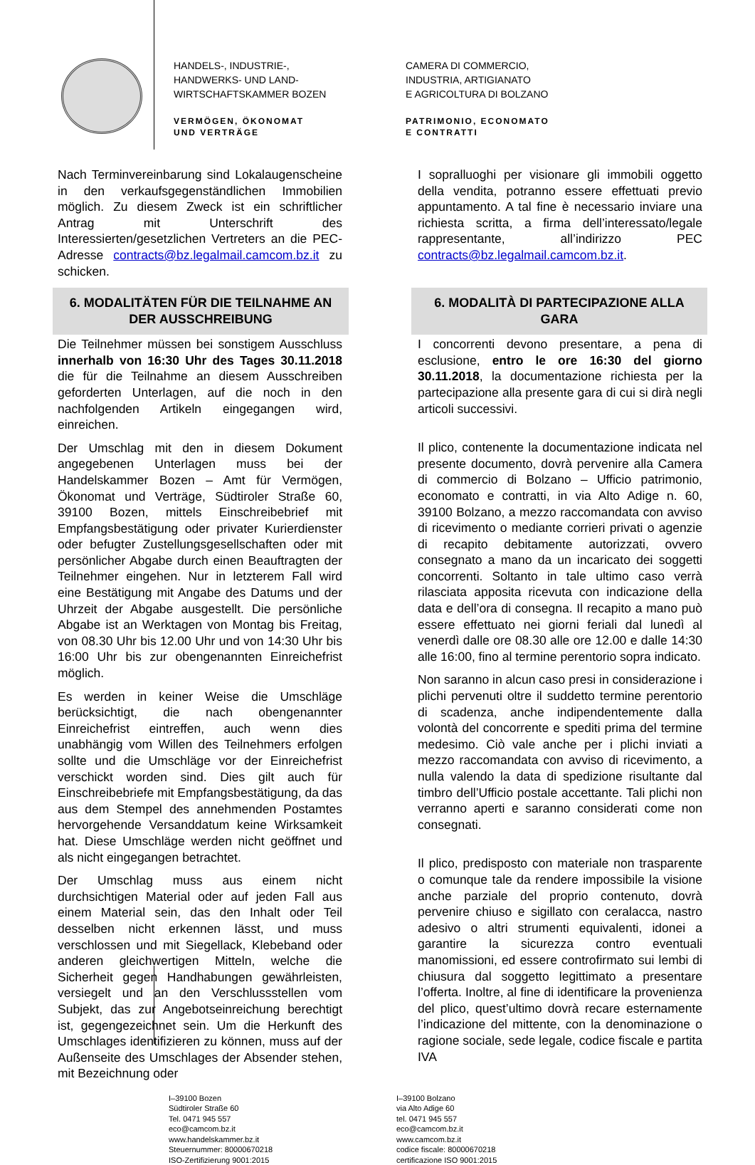HANDELS-, INDUSTRIE-,
HANDWERKS- UND LAND-
WIRTSCHAFTSKAMMER BOZEN
VERMÖGEN, ÖKONOMAT
UND VERTRÄGE
CAMERA DI COMMERCIO,
INDUSTRIA, ARTIGIANATO
E AGRICOLTURA DI BOLZANO
PATRIMONIO, ECONOMATO
E CONTRATTI
Nach Terminvereinbarung sind Lokalaugenscheine in den verkaufsgegenständlichen Immobilien möglich. Zu diesem Zweck ist ein schriftlicher Antrag mit Unterschrift des Interessierten/gesetzlichen Vertreters an die PEC-Adresse contracts@bz.legalmail.camcom.bz.it zu schicken.
I sopralluoghi per visionare gli immobili oggetto della vendita, potranno essere effettuati previo appuntamento. A tal fine è necessario inviare una richiesta scritta, a firma dell’interessato/legale rappresentante, all’indirizzo PEC contracts@bz.legalmail.camcom.bz.it.
6. MODALITÄTEN FÜR DIE TEILNAHME AN DER AUSSCHREIBUNG
6. MODALITÀ DI PARTECIPAZIONE ALLA GARA
Die Teilnehmer müssen bei sonstigem Ausschluss innerhalb von 16:30 Uhr des Tages 30.11.2018 die für die Teilnahme an diesem Ausschreiben geforderten Unterlagen, auf die noch in den nachfolgenden Artikeln eingegangen wird, einreichen.
Der Umschlag mit den in diesem Dokument angegebenen Unterlagen muss bei der Handelskammer Bozen – Amt für Vermögen, Ökonomat und Verträge, Südtiroler Straße 60, 39100 Bozen, mittels Einschreibebrief mit Empfangsbestätigung oder privater Kurierdienster oder befugter Zustellungsgesellschaften oder mit persönlicher Abgabe durch einen Beauftragten der Teilnehmer eingehen. Nur in letzterem Fall wird eine Bestätigung mit Angabe des Datums und der Uhrzeit der Abgabe ausgestellt. Die persönliche Abgabe ist an Werktagen von Montag bis Freitag, von 08.30 Uhr bis 12.00 Uhr und von 14:30 Uhr bis 16:00 Uhr bis zur obengenannten Einreichefrist möglich.
Es werden in keiner Weise die Umschläge berücksichtigt, die nach obengenannter Einreichefrist eintreffen, auch wenn dies unabhängig vom Willen des Teilnehmers erfolgen sollte und die Umschläge vor der Einreichefrist verschickt worden sind. Dies gilt auch für Einschreibebriefe mit Empfangsbestätigung, da das aus dem Stempel des annehmenden Postamtes hervorgehende Versanddatum keine Wirksamkeit hat. Diese Umschläge werden nicht geöffnet und als nicht eingegangen betrachtet.
Der Umschlag muss aus einem nicht durchsichtigen Material oder auf jeden Fall aus einem Material sein, das den Inhalt oder Teil desselben nicht erkennen lässt, und muss verschlossen und mit Siegellack, Klebeband oder anderen gleichwertigen Mitteln, welche die Sicherheit gegen Handhabungen gewährleisten, versiegelt und an den Verschlussstellen vom Subjekt, das zur Angebotseinreichung berechtigt ist, gegengezeichnet sein. Um die Herkunft des Umschlages identifizieren zu können, muss auf der Außenseite des Umschlages der Absender stehen, mit Bezeichnung oder
I concorrenti devono presentare, a pena di esclusione, entro le ore 16:30 del giorno 30.11.2018, la documentazione richiesta per la partecipazione alla presente gara di cui si dirà negli articoli successivi.
Il plico, contenente la documentazione indicata nel presente documento, dovrà pervenire alla Camera di commercio di Bolzano – Ufficio patrimonio, economato e contratti, in via Alto Adige n. 60, 39100 Bolzano, a mezzo raccomandata con avviso di ricevimento o mediante corrieri privati o agenzie di recapito debitamente autorizzati, ovvero consegnato a mano da un incaricato dei soggetti concorrenti. Soltanto in tale ultimo caso verrà rilasciata apposita ricevuta con indicazione della data e dell’ora di consegna. Il recapito a mano può essere effettuato nei giorni feriali dal lunedì al venerdì dalle ore 08.30 alle ore 12.00 e dalle 14:30 alle 16:00, fino al termine perentorio sopra indicato.
Non saranno in alcun caso presi in considerazione i plichi pervenuti oltre il suddetto termine perentorio di scadenza, anche indipendentemente dalla volontà del concorrente e spediti prima del termine medesimo. Ciò vale anche per i plichi inviati a mezzo raccomandata con avviso di ricevimento, a nulla valendo la data di spedizione risultante dal timbro dell’Ufficio postale accettante. Tali plichi non verranno aperti e saranno considerati come non consegnati.
Il plico, predisposto con materiale non trasparente o comunque tale da rendere impossibile la visione anche parziale del proprio contenuto, dovrà pervenire chiuso e sigillato con ceralacca, nastro adesivo o altri strumenti equivalenti, idonei a garantire la sicurezza contro eventuali manomissioni, ed essere controfirmato sui lembi di chiusura dal soggetto legittimato a presentare l’offerta. Inoltre, al fine di identificare la provenienza del plico, quest’ultimo dovrà recare esternamente l’indicazione del mittente, con la denominazione o ragione sociale, sede legale, codice fiscale e partita IVA
I–39100 Bozen
Südtiroler Straße 60
Tel. 0471 945 557
eco@camcom.bz.it
www.handelskammer.bz.it
Steuernummer: 80000670218
ISO-Zertifizierung 9001:2015
I–39100 Bolzano
via Alto Adige 60
tel. 0471 945 557
eco@camcom.bz.it
www.camcom.bz.it
codice fiscale: 80000670218
certificazione ISO 9001:2015